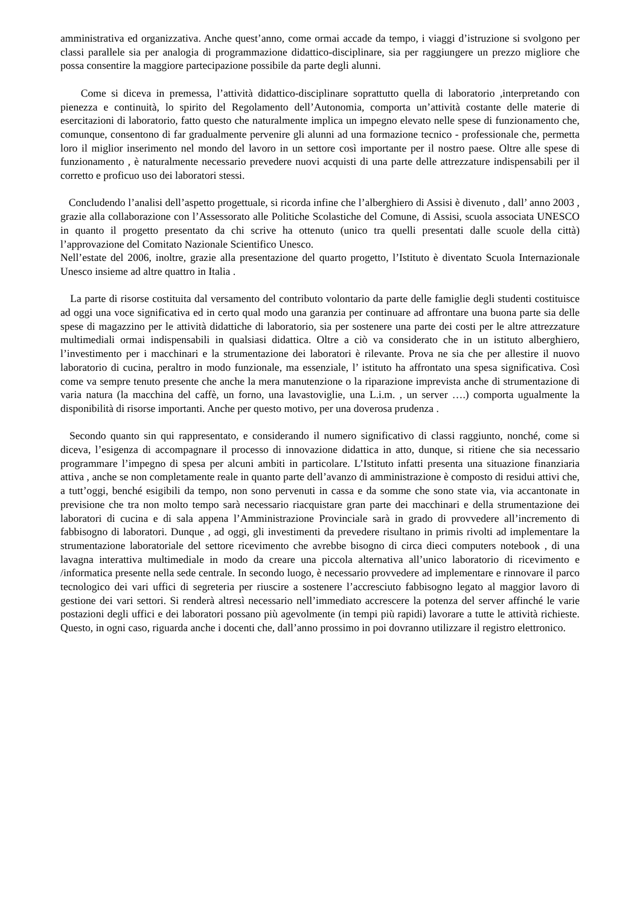amministrativa ed organizzativa. Anche quest’anno, come ormai accade da tempo, i viaggi d’istruzione si svolgono per classi parallele sia per analogia di programmazione didattico-disciplinare, sia per raggiungere un prezzo migliore che possa consentire la maggiore partecipazione possibile da parte degli alunni.
Come si diceva in premessa, l’attività didattico-disciplinare soprattutto quella di laboratorio ,interpretando con pienezza e continuità, lo spirito del Regolamento dell’Autonomia, comporta un’attività costante delle materie di esercitazioni di laboratorio, fatto questo che naturalmente implica un impegno elevato nelle spese di funzionamento che, comunque, consentono di far gradualmente pervenire gli alunni ad una formazione tecnico - professionale che, permetta loro il miglior inserimento nel mondo del lavoro in un settore così importante per il nostro paese. Oltre alle spese di funzionamento , è naturalmente necessario prevedere nuovi acquisti di una parte delle attrezzature indispensabili per il corretto e proficuo uso dei laboratori stessi.
Concludendo l’analisi dell’aspetto progettuale, si ricorda infine che l’alberghiero di Assisi è divenuto , dall’ anno 2003 , grazie alla collaborazione con l’Assessorato alle Politiche Scolastiche del Comune, di Assisi, scuola associata UNESCO in quanto il progetto presentato da chi scrive ha ottenuto (unico tra quelli presentati dalle scuole della città) l’approvazione del Comitato Nazionale Scientifico Unesco.
Nell’estate del 2006, inoltre, grazie alla presentazione del quarto progetto, l’Istituto è diventato Scuola Internazionale Unesco insieme ad altre quattro in Italia .
La parte di risorse costituita dal versamento del contributo volontario da parte delle famiglie degli studenti costituisce ad oggi una voce significativa ed in certo qual modo una garanzia per continuare ad affrontare una buona parte sia delle spese di magazzino per le attività didattiche di laboratorio, sia per sostenere una parte dei costi per le altre attrezzature multimediali ormai indispensabili in qualsiasi didattica. Oltre a ciò va considerato che in un istituto alberghiero, l’investimento per i macchinari e la strumentazione dei laboratori è rilevante. Prova ne sia che per allestire il nuovo laboratorio di cucina, peraltro in modo funzionale, ma essenziale, l’ istituto ha affrontato una spesa significativa. Così come va sempre tenuto presente che anche la mera manutenzione o la riparazione imprevista anche di strumentazione di varia natura (la macchina del caffè, un forno, una lavastoviglie, una L.i.m. , un server ….) comporta ugualmente la disponibilità di risorse importanti. Anche per questo motivo, per una doverosa prudenza .
Secondo quanto sin qui rappresentato, e considerando il numero significativo di classi raggiunto, nonché, come si diceva, l’esigenza di accompagnare il processo di innovazione didattica in atto, dunque, si ritiene che sia necessario programmare l’impegno di spesa per alcuni ambiti in particolare. L’Istituto infatti presenta una situazione finanziaria attiva , anche se non completamente reale in quanto parte dell’avanzo di amministrazione è composto di residui attivi che, a tutt’oggi, benché esigibili da tempo, non sono pervenuti in cassa e da somme che sono state via, via accantonate in previsione che tra non molto tempo sarà necessario riacquistare gran parte dei macchinari e della strumentazione dei laboratori di cucina e di sala appena l’Amministrazione Provinciale sarà in grado di provvedere all’incremento di fabbisogno di laboratori. Dunque , ad oggi, gli investimenti da prevedere risultano in primis rivolti ad implementare la strumentazione laboratoriale del settore ricevimento che avrebbe bisogno di circa dieci computers notebook , di una lavagna interattiva multimediale in modo da creare una piccola alternativa all’unico laboratorio di ricevimento e /informatica presente nella sede centrale. In secondo luogo, è necessario provvedere ad implementare e rinnovare il parco tecnologico dei vari uffici di segreteria per riuscire a sostenere l’accresciuto fabbisogno legato al maggior lavoro di gestione dei vari settori. Si renderà altresì necessario nell’immediato accrescere la potenza del server affinché le varie postazioni degli uffici e dei laboratori possano più agevolmente (in tempi più rapidi) lavorare a tutte le attività richieste. Questo, in ogni caso, riguarda anche i docenti che, dall’anno prossimo in poi dovranno utilizzare il registro elettronico.